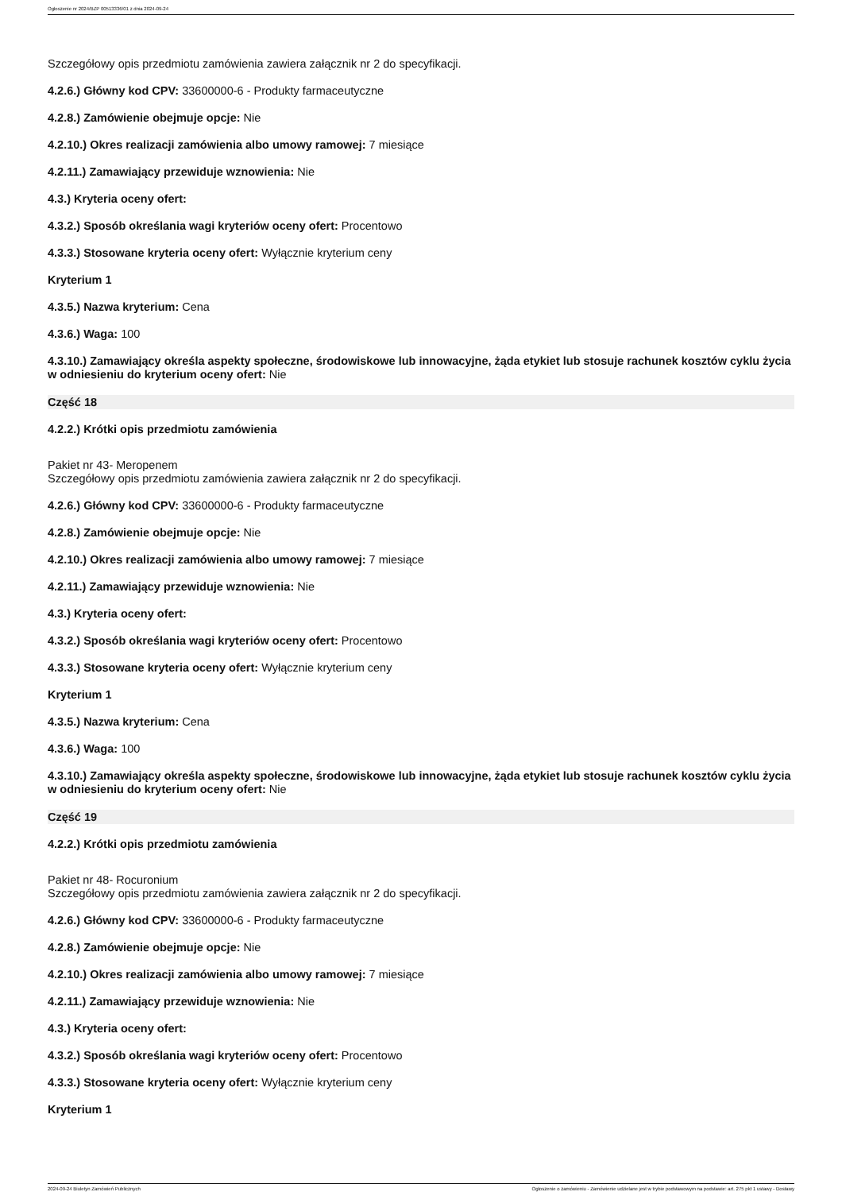Ogłoszenie nr 2024/BZP 00513336/01 z dnia 2024-09-24
Szczegółowy opis przedmiotu zamówienia zawiera załącznik nr 2 do specyfikacji.
4.2.6.) Główny kod CPV: 33600000-6 - Produkty farmaceutyczne
4.2.8.) Zamówienie obejmuje opcje: Nie
4.2.10.) Okres realizacji zamówienia albo umowy ramowej: 7 miesiące
4.2.11.) Zamawiający przewiduje wznowienia: Nie
4.3.) Kryteria oceny ofert:
4.3.2.) Sposób określania wagi kryteriów oceny ofert: Procentowo
4.3.3.) Stosowane kryteria oceny ofert: Wyłącznie kryterium ceny
Kryterium 1
4.3.5.) Nazwa kryterium: Cena
4.3.6.) Waga: 100
4.3.10.) Zamawiający określa aspekty społeczne, środowiskowe lub innowacyjne, żąda etykiet lub stosuje rachunek kosztów cyklu życia w odniesieniu do kryterium oceny ofert: Nie
Część 18
4.2.2.) Krótki opis przedmiotu zamówienia
Pakiet nr 43- Meropenem
Szczegółowy opis przedmiotu zamówienia zawiera załącznik nr 2 do specyfikacji.
4.2.6.) Główny kod CPV: 33600000-6 - Produkty farmaceutyczne
4.2.8.) Zamówienie obejmuje opcje: Nie
4.2.10.) Okres realizacji zamówienia albo umowy ramowej: 7 miesiące
4.2.11.) Zamawiający przewiduje wznowienia: Nie
4.3.) Kryteria oceny ofert:
4.3.2.) Sposób określania wagi kryteriów oceny ofert: Procentowo
4.3.3.) Stosowane kryteria oceny ofert: Wyłącznie kryterium ceny
Kryterium 1
4.3.5.) Nazwa kryterium: Cena
4.3.6.) Waga: 100
4.3.10.) Zamawiający określa aspekty społeczne, środowiskowe lub innowacyjne, żąda etykiet lub stosuje rachunek kosztów cyklu życia w odniesieniu do kryterium oceny ofert: Nie
Część 19
4.2.2.) Krótki opis przedmiotu zamówienia
Pakiet nr 48- Rocuronium
Szczegółowy opis przedmiotu zamówienia zawiera załącznik nr 2 do specyfikacji.
4.2.6.) Główny kod CPV: 33600000-6 - Produkty farmaceutyczne
4.2.8.) Zamówienie obejmuje opcje: Nie
4.2.10.) Okres realizacji zamówienia albo umowy ramowej: 7 miesiące
4.2.11.) Zamawiający przewiduje wznowienia: Nie
4.3.) Kryteria oceny ofert:
4.3.2.) Sposób określania wagi kryteriów oceny ofert: Procentowo
4.3.3.) Stosowane kryteria oceny ofert: Wyłącznie kryterium ceny
Kryterium 1
2024-09-24 Biuletyn Zamówień Publicznych Ogłoszenie o zamówieniu - Zamówienie udzielane jest w trybie podstawowym na podstawie: art. 275 pkt 1 ustawy - Dostawy